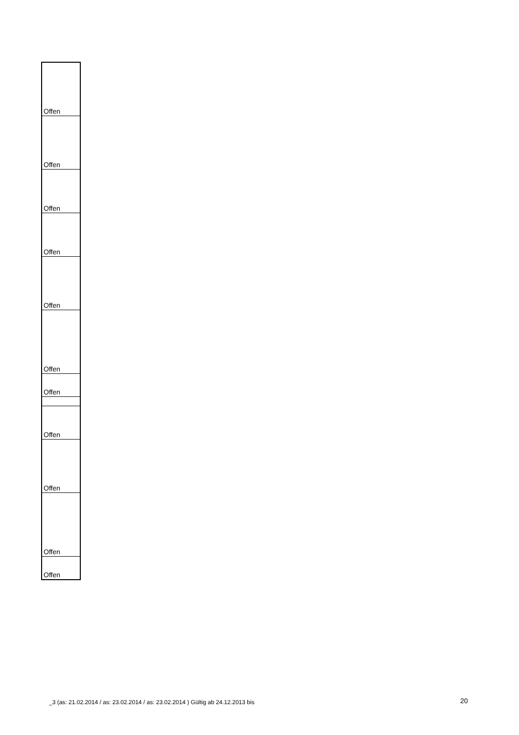| Offen |
| Offen |
| Offen |
| Offen |
| Offen |
| Offen |
| Offen |
| Offen |
| Offen |
| Offen |
| Offen |
_3 (as: 21.02.2014 / as: 23.02.2014 / as: 23.02.2014 ) Gültig ab 24.12.2013 bis
20